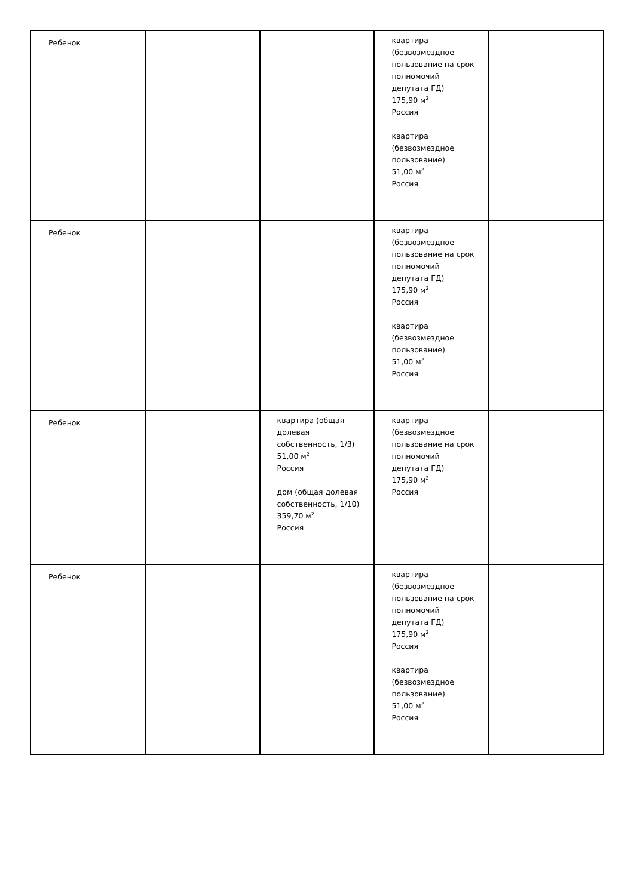| Ребенок | | | квартира (безвозмездное пользование на срок полномочий депутата ГД) 175,90 м<sup>2</sup> Россия квартира (безвозмездное пользование) 51,00 м<sup>2</sup> Россия | |
| Ребенок | | | квартира (безвозмездное пользование на срок полномочий депутата ГД) 175,90 м<sup>2</sup> Россия квартира (безвозмездное пользование) 51,00 м<sup>2</sup> Россия | |
| Ребенок | | квартира (общая долевая собственность, 1/3) 51,00 м<sup>2</sup> Россия дом (общая долевая собственность, 1/10) 359,70 м<sup>2</sup> Россия | квартира (безвозмездное пользование на срок полномочий депутата ГД) 175,90 м<sup>2</sup> Россия | |
| Ребенок | | | квартира (безвозмездное пользование на срок полномочий депутата ГД) 175,90 м<sup>2</sup> Россия квартира (безвозмездное пользование) 51,00 м<sup>2</sup> Россия | |